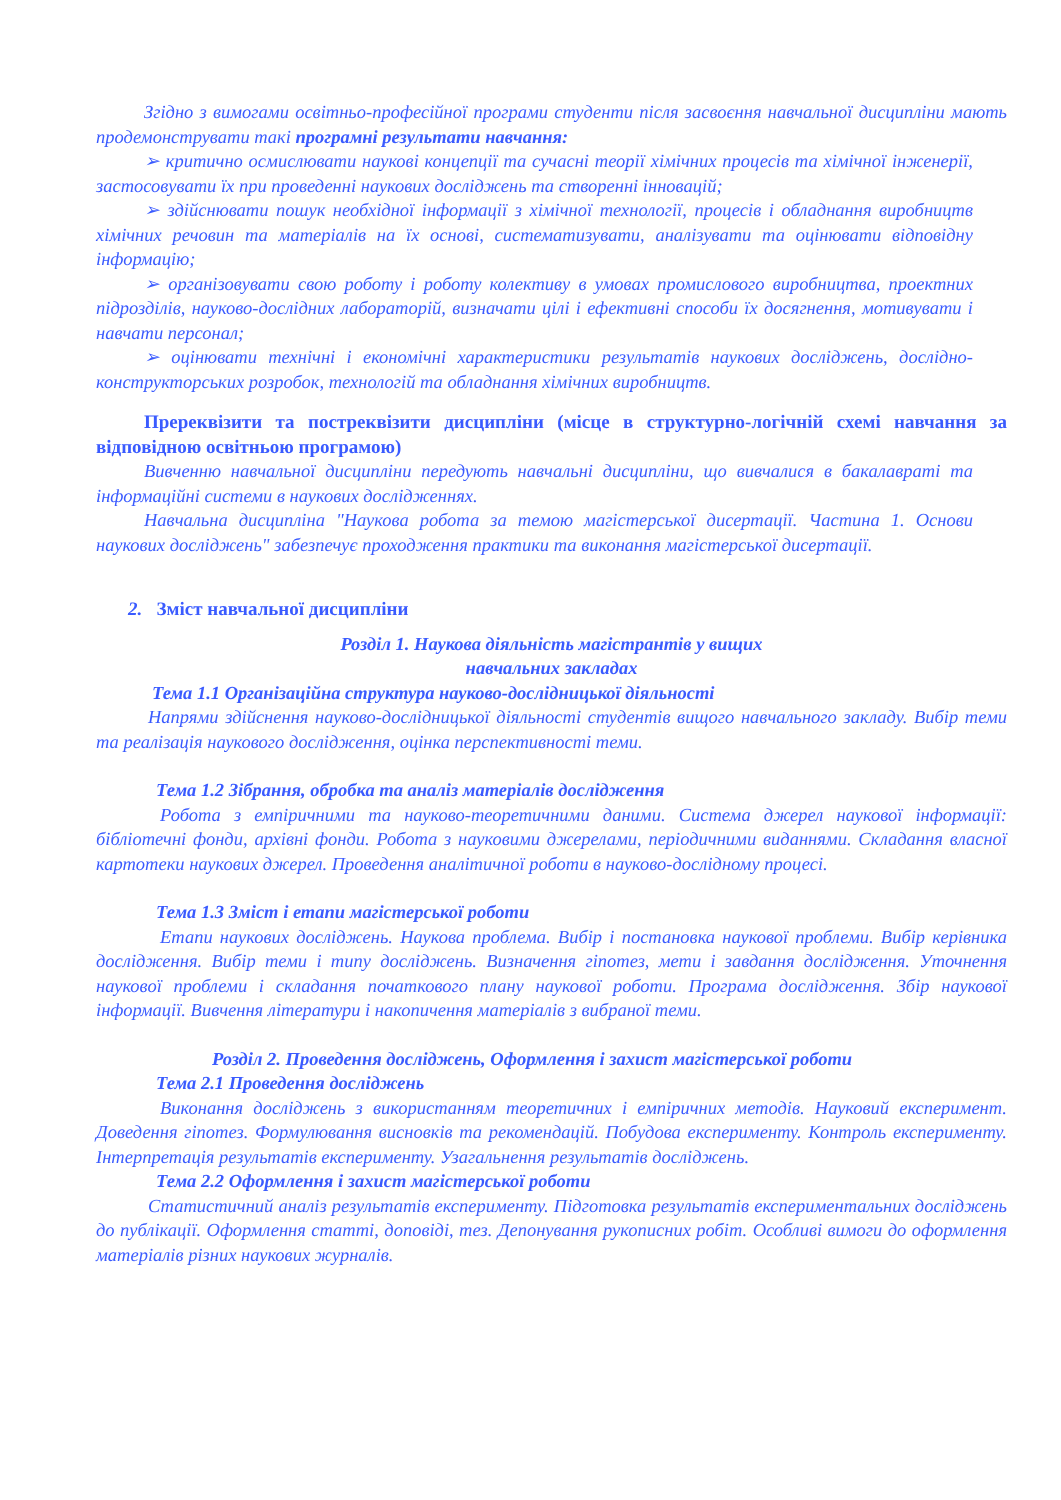Згідно з вимогами освітньо-професійної програми студенти після засвоєння навчальної дисципліни мають продемонструвати такі програмні результати навчання:
➢ критично осмислювати наукові концепції та сучасні теорії хімічних процесів та хімічної інженерії, застосовувати їх при проведенні наукових досліджень та створенні інновацій;
➢ здійснювати пошук необхідної інформації з хімічної технології, процесів і обладнання виробництв хімічних речовин та матеріалів на їх основі, систематизувати, аналізувати та оцінювати відповідну інформацію;
➢ організовувати свою роботу і роботу колективу в умовах промислового виробництва, проектних підрозділів, науково-дослідних лабораторій, визначати цілі і ефективні способи їх досягнення, мотивувати і навчати персонал;
➢ оцінювати технічні і економічні характеристики результатів наукових досліджень, дослідно-конструкторських розробок, технологій та обладнання хімічних виробництв.
Пререквізити та постреквізити дисципліни (місце в структурно-логічній схемі навчання за відповідною освітньою програмою)
Вивченню навчальної дисципліни передують навчальні дисципліни, що вивчалися в бакалавраті та інформаційні системи в наукових дослідженнях.
Навчальна дисципліна "Наукова робота за темою магістерської дисертації. Частина 1. Основи наукових досліджень" забезпечує проходження практики та виконання магістерської дисертації.
2. Зміст навчальної дисципліни
Розділ 1. Наукова діяльність магістрантів у вищих
навчальних закладах
Тема 1.1 Організаційна структура науково-дослідницької діяльності
Напрями здійснення науково-дослідницької діяльності студентів вищого навчального закладу. Вибір теми та реалізація наукового дослідження, оцінка перспективності теми.
Тема 1.2 Зібрання, обробка та аналіз матеріалів дослідження
Робота з емпіричними та науково-теоретичними даними. Система джерел наукової інформації: бібліотечні фонди, архівні фонди. Робота з науковими джерелами, періодичними виданнями. Складання власної картотеки наукових джерел. Проведення аналітичної роботи в науково-дослідному процесі.
Тема 1.3 Зміст і етапи магістерської роботи
Етапи наукових досліджень. Наукова проблема. Вибір і постановка наукової проблеми. Вибір керівника дослідження. Вибір теми і типу досліджень. Визначення гіпотез, мети і завдання дослідження. Уточнення наукової проблеми і складання початкового плану наукової роботи. Програма дослідження. Збір наукової інформації. Вивчення літератури і накопичення матеріалів з вибраної теми.
Розділ 2. Проведення досліджень, Оформлення і захист магістерської роботи
Тема 2.1 Проведення досліджень
Виконання досліджень з використанням теоретичних і емпіричних методів. Науковий експеримент. Доведення гіпотез. Формулювання висновків та рекомендацій. Побудова експерименту. Контроль експерименту. Інтерпретація результатів експерименту. Узагальнення результатів досліджень.
Тема 2.2 Оформлення і захист магістерської роботи
Статистичний аналіз результатів експерименту. Підготовка результатів експериментальних досліджень до публікації. Оформлення статті, доповіді, тез. Депонування рукописних робіт. Особливі вимоги до оформлення матеріалів різних наукових журналів.